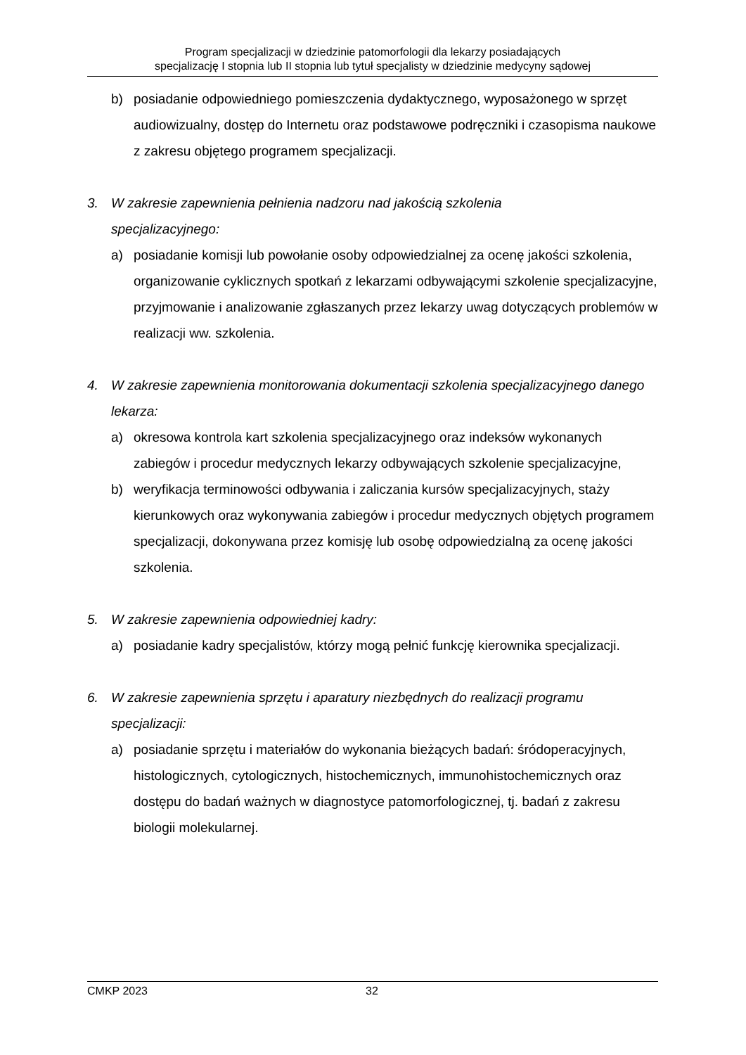Program specjalizacji w dziedzinie patomorfologii dla lekarzy posiadających
specjalizację I stopnia lub II stopnia lub tytuł specjalisty w dziedzinie medycyny sądowej
b) posiadanie odpowiedniego pomieszczenia dydaktycznego, wyposażonego w sprzęt audiowizualny, dostęp do Internetu oraz podstawowe podręczniki i czasopisma naukowe z zakresu objętego programem specjalizacji.
3. W zakresie zapewnienia pełnienia nadzoru nad jakością szkolenia
specjalizacyjnego:
a) posiadanie komisji lub powołanie osoby odpowiedzialnej za ocenę jakości szkolenia, organizowanie cyklicznych spotkań z lekarzami odbywającymi szkolenie specjalizacyjne, przyjmowanie i analizowanie zgłaszanych przez lekarzy uwag dotyczących problemów w realizacji ww. szkolenia.
4. W zakresie zapewnienia monitorowania dokumentacji szkolenia specjalizacyjnego danego lekarza:
a) okresowa kontrola kart szkolenia specjalizacyjnego oraz indeksów wykonanych zabiegów i procedur medycznych lekarzy odbywających szkolenie specjalizacyjne,
b) weryfikacja terminowości odbywania i zaliczania kursów specjalizacyjnych, staży kierunkowych oraz wykonywania zabiegów i procedur medycznych objętych programem specjalizacji, dokonywana przez komisję lub osobę odpowiedzialną za ocenę jakości szkolenia.
5. W zakresie zapewnienia odpowiedniej kadry:
a) posiadanie kadry specjalistów, którzy mogą pełnić funkcję kierownika specjalizacji.
6. W zakresie zapewnienia sprzętu i aparatury niezbędnych do realizacji programu specjalizacji:
a) posiadanie sprzętu i materiałów do wykonania bieżących badań: śródoperacyjnych, histologicznych, cytologicznych, histochemicznych, immunohistochemicznych oraz dostępu do badań ważnych w diagnostyce patomorfologicznej, tj. badań z zakresu biologii molekularnej.
CMKP 2023 32